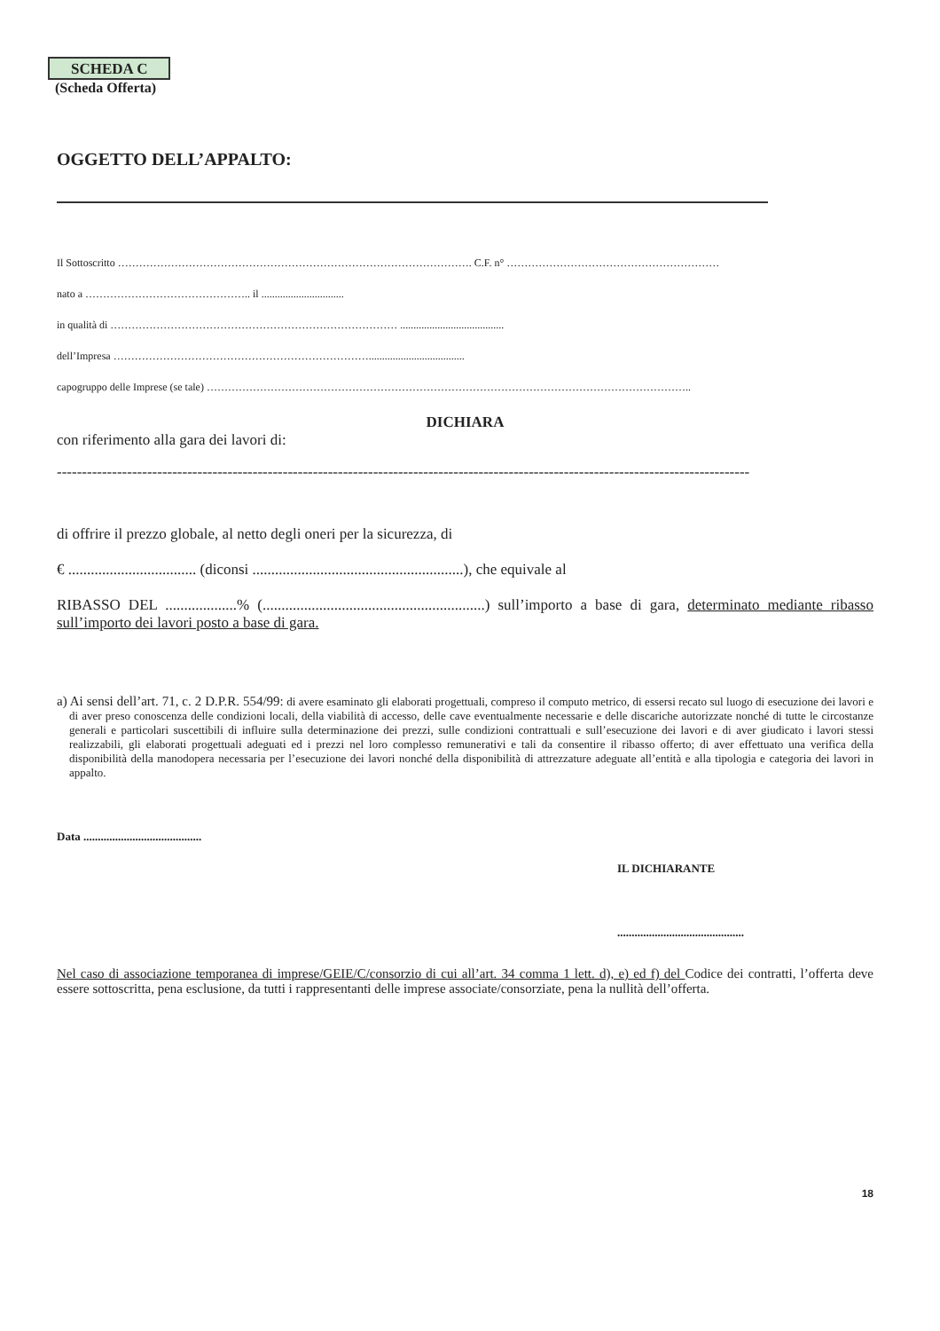SCHEDA C
(Scheda Offerta)
OGGETTO DELL’APPALTO:
Il Sottoscritto ………………………………………………………………………………………. C.F. n° ……………………………………………………
nato a ……………………………………….. il ...............................
in qualità di ……………………………………………………………………… .......................................
dell’Impresa ………………………………………………………………....................................
capogruppo delle Imprese (se tale) ………………………………………………………………………………………………………………………..
DICHIARA
con riferimento alla gara dei lavori di:
------------------------------------------------------------------------------------------------------------------------------------------
di offrire il prezzo globale, al netto degli oneri per la sicurezza, di
€ .................................. (diconsi ........................................................), che equivale al
RIBASSO DEL ...................% (...........................................................) sull’importo a base di gara, determinato mediante ribasso sull’importo dei lavori posto a base di gara.
a) Ai sensi dell’art. 71, c. 2 D.P.R. 554/99: di avere esaminato gli elaborati progettuali, compreso il computo metrico, di essersi recato sul luogo di esecuzione dei lavori e di aver preso conoscenza delle condizioni locali, della viabilità di accesso, delle cave eventualmente necessarie e delle discariche autorizzate nonché di tutte le circostanze generali e particolari suscettibili di influire sulla determinazione dei prezzi, sulle condizioni contrattuali e sull’esecuzione dei lavori e di aver giudicato i lavori stessi realizzabili, gli elaborati progettuali adeguati ed i prezzi nel loro complesso remunerativi e tali da consentire il ribasso offerto; di aver effettuato una verifica della disponibilità della manodopera necessaria per l’esecuzione dei lavori nonché della disponibilità di attrezzature adeguate all’entità e alla tipologia e categoria dei lavori in appalto.
Data .........................................
IL DICHIARANTE
............................................
Nel caso di associazione temporanea di imprese/GEIE/C/consorzio di cui all’art. 34 comma 1 lett. d), e) ed f) del Codice dei contratti, l’offerta deve essere sottoscritta, pena esclusione, da tutti i rappresentanti delle imprese associate/consorziate, pena la nullità dell’offerta.
18